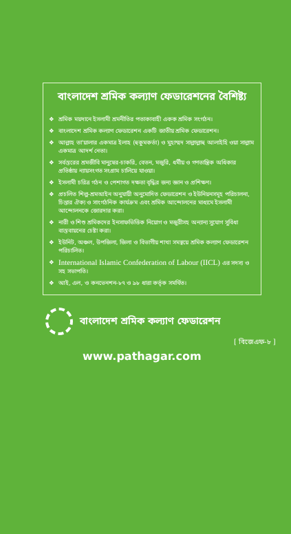বাংলাদেশ শ্রমিক কল্যাণ ফেডারেশনের বৈশিষ্ট্য
❖ শ্রমিক ময়দানে ইসলামী শ্রমনীতির পতাকাবাহী একক শ্রমিক সংগঠন।
❖ বাংলাদেশ শ্রমিক কল্যাণ ফেডারেশন একটি জাতীয় শ্রমিক ফেডারেশন।
❖ আল্লাহ তা'য়ালার একমাত্র ইলাহ (হুকুমকর্তা) ও মুহাম্মদ সাল্লাল্লাহু আলাইহি ওয়া সাল্লাম একমাত্র আদর্শ নেতা।
❖ সর্বস্তরের শ্রমজীবি মানুষের-চাকরি, বেতন, মজুরি, ধর্মীয় ও গণতান্ত্রিক অধিকার প্রতিষ্ঠায় ন্যায়সংগত সংগ্রাম চালিয়ে যাওয়া।
❖ ইসলামী চরিত্র গঠন ও পেশাগত দক্ষতা বৃদ্ধির জন্য জ্ঞান ও প্রশিক্ষণ।
❖ প্রচলিত শিল্প-শ্রমআইন অনুযায়ী অনুমোদিত ফেডারেশন ও ইউনিয়নসমূহ পরিচালনা, চিন্তার ঐক্য ও সাংগঠনিক কার্যক্রম এবং শ্রমিক আন্দোলনের মাধ্যমে ইসলামী আন্দোলনকে জোরদার করা।
❖ নারী ও শিশু শ্রমিকদের ইনসাফভিত্তিক নিয়োগ ও মজুরীসহ অন্যান্য সুযোগ সুবিধা বাস্তবায়নের চেষ্টা করা।
❖ ইউনিট, অঞ্চল, উপজিলা, জিলা ও বিভাগীয় শাখা সমন্বয়ে শ্রমিক কল্যাণ ফেডারেশন পরিচালিত।
❖ International Islamic Confederation of Labour (IICL) এর সদস্য ও সহ সভাপতি।
❖ আই, এল, ও কনভেনশন-৮৭ ও ৯৮ ধারা কর্তৃক সমর্থিত।
বাংলাদেশ শ্রমিক কল্যাণ ফেডারেশন
[ বিজেএফ-৮ ]
www.pathagar.com